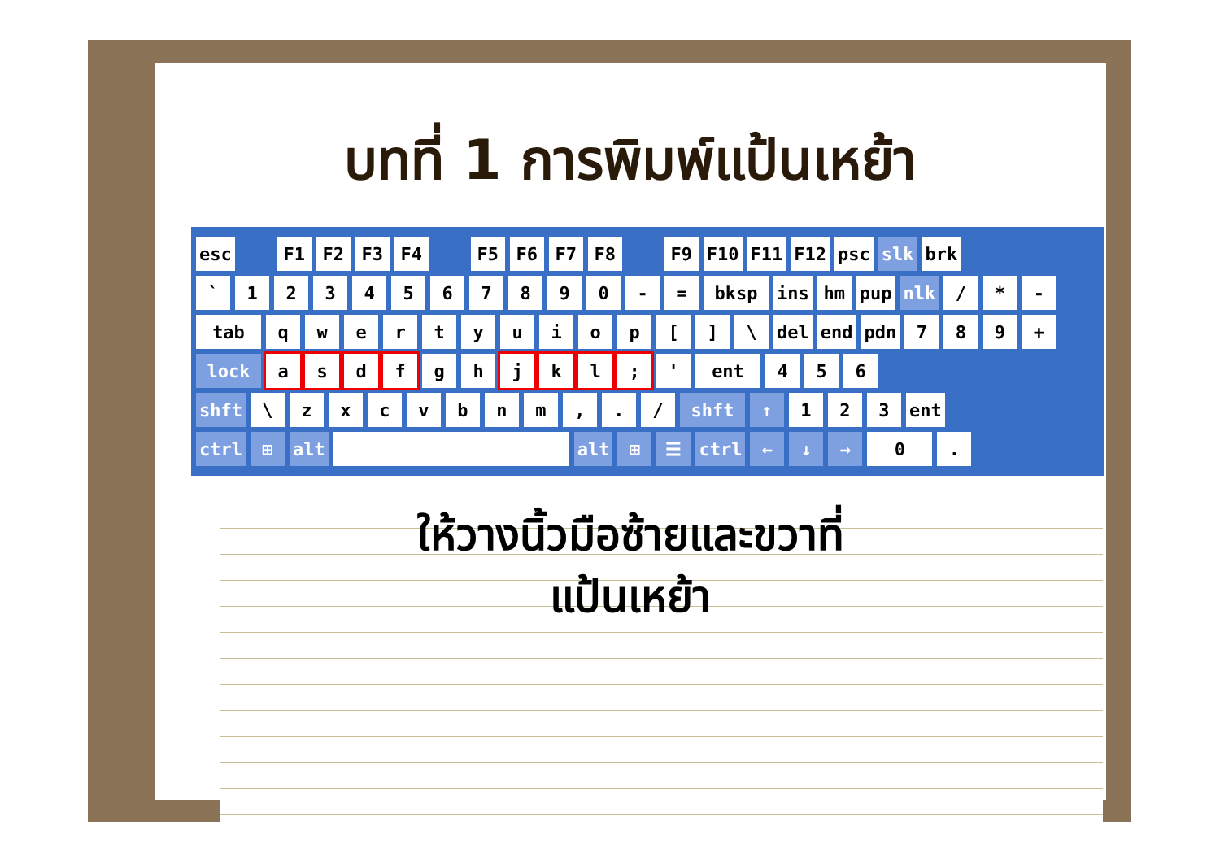บทที่ 1 การพิมพ์แป้นเหย้า
esc F1 F2 F3 F4 F5 F6 F7 F8 F9 F10 F11 F12 psc slk brk
` 1234567890 - = bksp ins hm pup nlk / * -
tab qwertyuiop [] \ del end pdn 789 +
lock asdf gh jkl; ' ent 456
shft \ zxcvbnm,. / shft ↑ 123 ent
ctrl ⊞ alt alt ⊞ ☰ ctrl ← ↓ → 0.
ให้วางนิ้วมือซ้ายและขวาที่
แป้นเหย้า